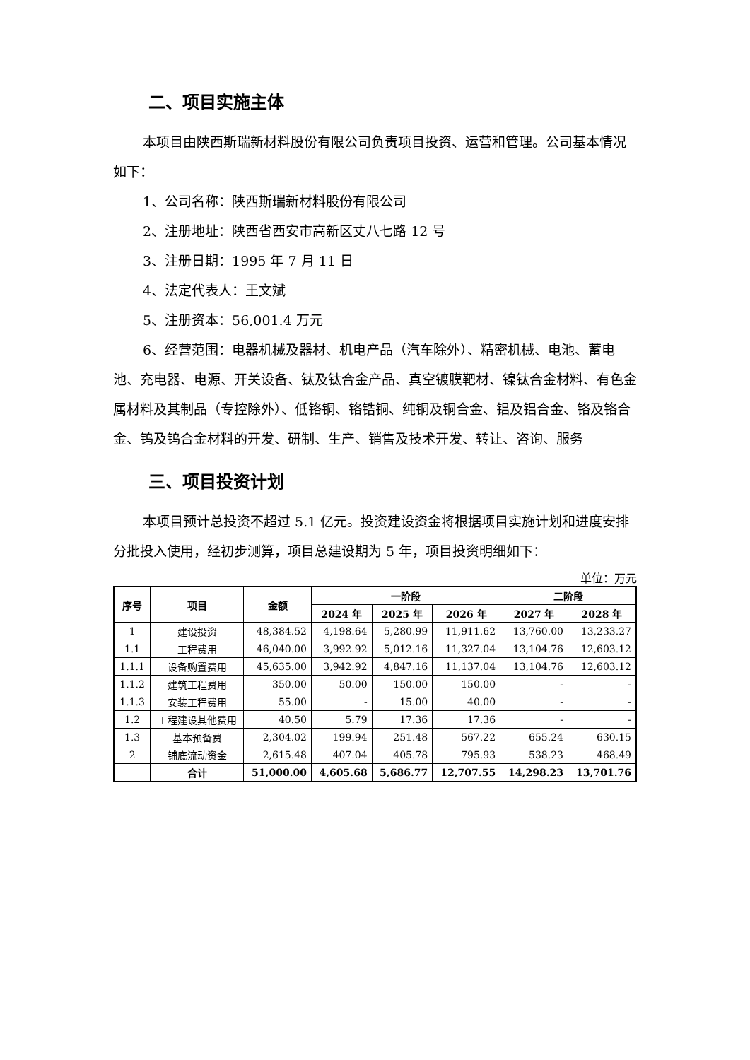二、项目实施主体
本项目由陕西斯瑞新材料股份有限公司负责项目投资、运营和管理。公司基本情况如下：
1、公司名称：陕西斯瑞新材料股份有限公司
2、注册地址：陕西省西安市高新区丈八七路 12 号
3、注册日期：1995 年 7 月 11 日
4、法定代表人：王文斌
5、注册资本：56,001.4 万元
6、经营范围：电器机械及器材、机电产品（汽车除外）、精密机械、电池、蓄电池、充电器、电源、开关设备、钛及钛合金产品、真空镀膜靶材、镍钛合金材料、有色金属材料及其制品（专控除外）、低铬铜、铬锆铜、纯铜及铜合金、铝及铝合金、铬及铬合金、钨及钨合金材料的开发、研制、生产、销售及技术开发、转让、咨询、服务
三、项目投资计划
本项目预计总投资不超过 5.1 亿元。投资建设资金将根据项目实施计划和进度安排分批投入使用，经初步测算，项目总建设期为 5 年，项目投资明细如下：
单位：万元
| 序号 | 项目 | 金额 | 一阶段 | | | 二阶段 | |
| --- | --- | --- | --- | --- | --- | --- | --- |
| | | | 2024 年 | 2025 年 | 2026 年 | 2027 年 | 2028 年 |
| 1 | 建设投资 | 48,384.52 | 4,198.64 | 5,280.99 | 11,911.62 | 13,760.00 | 13,233.27 |
| 1.1 | 工程费用 | 46,040.00 | 3,992.92 | 5,012.16 | 11,327.04 | 13,104.76 | 12,603.12 |
| 1.1.1 | 设备购置费用 | 45,635.00 | 3,942.92 | 4,847.16 | 11,137.04 | 13,104.76 | 12,603.12 |
| 1.1.2 | 建筑工程费用 | 350.00 | 50.00 | 150.00 | 150.00 | - | - |
| 1.1.3 | 安装工程费用 | 55.00 | - | 15.00 | 40.00 | - | - |
| 1.2 | 工程建设其他费用 | 40.50 | 5.79 | 17.36 | 17.36 | - | - |
| 1.3 | 基本预备费 | 2,304.02 | 199.94 | 251.48 | 567.22 | 655.24 | 630.15 |
| 2 | 铺底流动资金 | 2,615.48 | 407.04 | 405.78 | 795.93 | 538.23 | 468.49 |
| | 合计 | 51,000.00 | 4,605.68 | 5,686.77 | 12,707.55 | 14,298.23 | 13,701.76 |